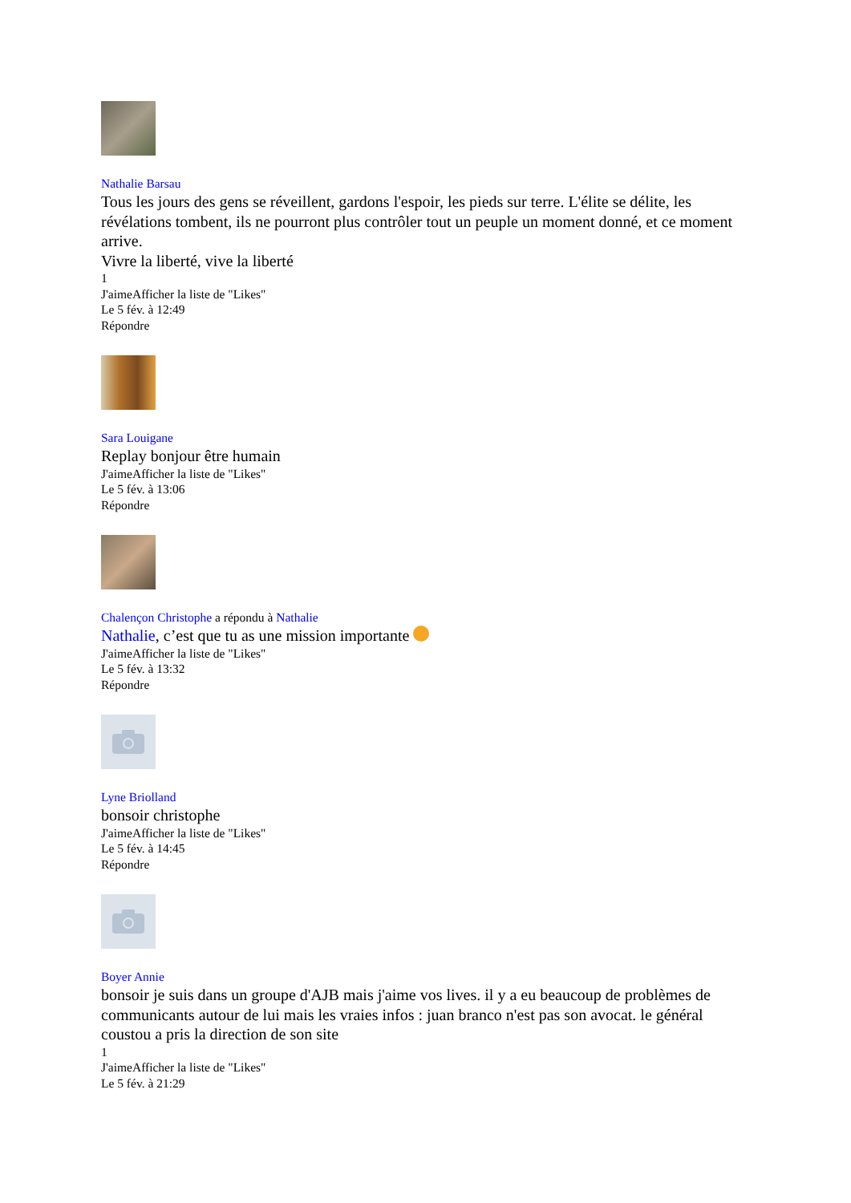Nathalie Barsau
Tous les jours des gens se réveillent, gardons l'espoir, les pieds sur terre. L'élite se délite, les révélations tombent, ils ne pourront plus contrôler tout un peuple un moment donné, et ce moment arrive.
Vivre la liberté, vive la liberté
1
J'aimeAfficher la liste de "Likes"
Le 5 fév. à 12:49
Répondre
Sara Louigane
Replay bonjour être humain
J'aimeAfficher la liste de "Likes"
Le 5 fév. à 13:06
Répondre
Chalençon Christophe a répondu à Nathalie
Nathalie, c’est que tu as une mission importante
J'aimeAfficher la liste de "Likes"
Le 5 fév. à 13:32
Répondre
Lyne Briolland
bonsoir christophe
J'aimeAfficher la liste de "Likes"
Le 5 fév. à 14:45
Répondre
Boyer Annie
bonsoir je suis dans un groupe d'AJB mais j'aime vos lives. il y a eu beaucoup de problèmes de communicants autour de lui mais les vraies infos : juan branco n'est pas son avocat. le général coustou a pris la direction de son site
1
J'aimeAfficher la liste de "Likes"
Le 5 fév. à 21:29